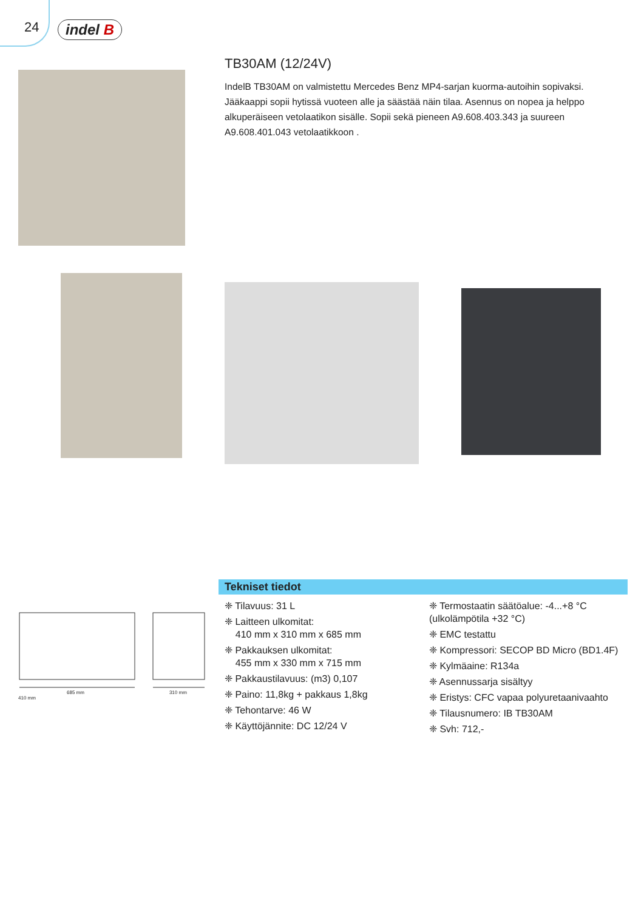24 indel B
TB30AM (12/24V)
IndelB TB30AM on valmistettu Mercedes Benz MP4-sarjan kuorma-autoihin sopivaksi. Jääkaappi sopii hytissä vuoteen alle ja säästää näin tilaa. Asennus on nopea ja helppo alkuperäiseen vetolaatikon sisälle. Sopii sekä pieneen A9.608.403.343 ja suureen A9.608.401.043 vetolaatikkoon .
685 mm 310 mm
410 mm
Tekniset tiedot
❈ Tilavuus: 31 L
❈ Laitteen ulkomitat:
410 mm x 310 mm x 685 mm
❈ Pakkauksen ulkomitat:
455 mm x 330 mm x 715 mm
❈ Pakkaustilavuus: (m3) 0,107
❈ Paino: 11,8kg + pakkaus 1,8kg
❈ Tehontarve: 46 W
❈ Käyttöjännite: DC 12/24 V
❈ Termostaatin säätöalue: -4...+8 °C (ulkolämpötila +32 °C)
❈ EMC testattu
❈ Kompressori: SECOP BD Micro (BD1.4F)
❈ Kylmäaine: R134a
❈ Asennussarja sisältyy
❈ Eristys: CFC vapaa polyuretaanivaahto
❈ Tilausnumero: IB TB30AM
❈ Svh: 712,-